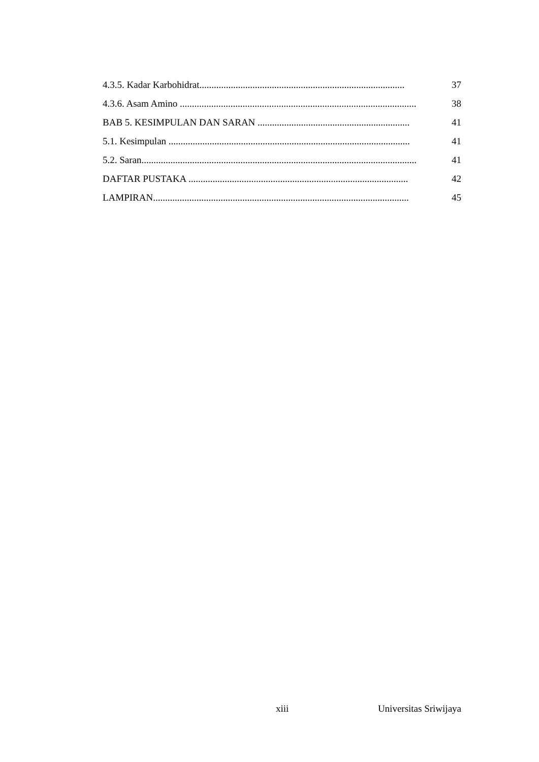4.3.5. Kadar Karbohidrat..................................................................................... 37
4.3.6. Asam Amino .................................................................................................. 38
BAB 5. KESIMPULAN DAN SARAN ............................................................... 41
5.1. Kesimpulan .................................................................................................... 41
5.2. Saran.................................................................................................................. 41
DAFTAR PUSTAKA ........................................................................................... 42
LAMPIRAN.......................................................................................................... 45
xiii Universitas Sriwijaya